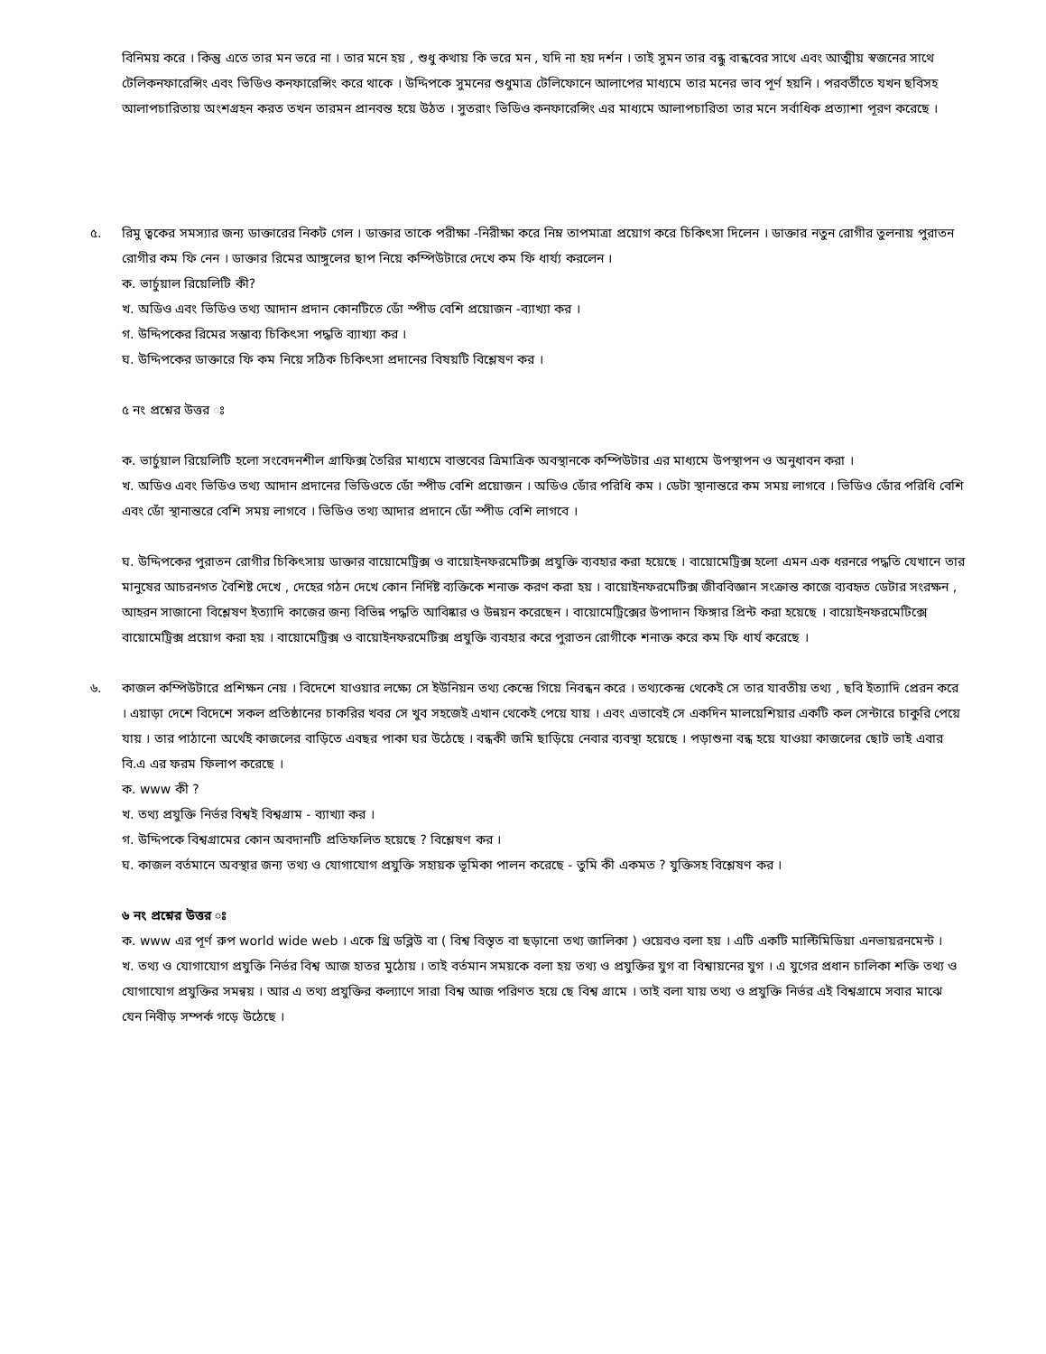বিনিময় করে । কিন্তু এতে তার মন ভরে না । তার মনে হয় , শুধু কথায় কি ভরে মন , যদি না হয় দর্শন । তাই সুমন তার বন্ধু বান্ধবের সাথে এবং আত্মীয় স্বজনের সাথে টেলিকনফারেন্সিং এবং ভিডিও কনফারেন্সিং করে থাকে । উদ্দিপকে সুমনের শুধুমাত্র টেলিফোনে আলাপের মাধ্যমে তার মনের ভাব পূর্ণ হয়নি । পরবর্তীতে যখন ছবিসহ আলাপচারিতায় অংশগ্রহন করত তখন তারমন প্রানবন্ত হয়ে উঠত । সুতরাং ভিডিও কনফারেন্সিং এর মাধ্যমে আলাপচারিতা তার মনে সর্বাধিক প্রত্যাশা পূরণ করেছে ।
৫. রিমু ত্বকের সমস্যার জন্য ডাক্তারের নিকট গেল । ডাক্তার তাকে পরীক্ষা -নিরীক্ষা করে নিম্ন তাপমাত্রা প্রয়োগ করে চিকিৎসা দিলেন । ডাক্তার নতুন রোগীর তুলনায় পুরাতন রোগীর কম ফি নেন । ডাক্তার রিমের আঙ্গুলের ছাপ নিয়ে কম্পিউটারে দেখে কম ফি ধার্য্য করলেন ।
ক. ভার্চুয়াল রিয়েলিটি কী?
খ. অডিও এবং ভিডিও তথ্য আদান প্রদান কোনটিতে ডোঁ স্পীড বেশি প্রয়োজন -ব্যাখ্যা কর ।
গ. উদ্দিপকের রিমের সম্ভাব্য চিকিৎসা পদ্ধতি ব্যাখ্যা কর ।
ঘ. উদ্দিপকের ডাক্তারে ফি কম নিয়ে সঠিক চিকিৎসা প্রদানের বিষয়টি বিশ্লেষণ কর ।
৫ নং প্রশ্নের উত্তর ঃ
ক. ভার্চুয়াল রিয়েলিটি হলো সংবেদনশীল গ্রাফিক্স তৈরির মাধ্যমে বাস্তবের ত্রিমাত্রিক অবস্থানকে কম্পিউটার এর মাধ্যমে উপস্থাপন ও অনুধাবন করা ।
খ. অডিও এবং ভিডিও তথ্য আদান প্রদানের ভিডিওতে ডোঁ স্পীড বেশি প্রয়োজন । অডিও ডোঁর পরিধি কম । ডেটা স্থানান্তরে কম সময় লাগবে । ভিডিও ডোঁর পরিধি বেশি এবং ডোঁ স্থানান্তরে বেশি সময় লাগবে । ভিডিও তথ্য আদার প্রদানে ডোঁ স্পীড বেশি লাগবে ।
ঘ. উদ্দিপকের পুরাতন রোগীর চিকিৎসায় ডাক্তার বায়োমেট্রিক্স ও বায়োইনফরমেটিক্স প্রযুক্তি ব্যবহার করা হয়েছে । বায়োমেট্রিক্স হলো এমন এক ধরনরে পদ্ধতি যেখানে তার মানুষের আচরনগত বৈশিষ্ট দেখে , দেহের গঠন দেখে কোন নির্দিষ্ট ব্যক্তিকে শনাক্ত করণ করা হয় । বায়োইনফরমেটিক্স জীববিজ্ঞান সংক্রান্ত কাজে ব্যবহৃত ডেটার সংরক্ষন , আহরন সাজানো বিশ্লেষণ ইত্যাদি কাজের জন্য বিভিন্ন পদ্ধতি আবিষ্কার ও উন্নয়ন করেছেন । বায়োমেট্রিক্সের উপাদান ফিঙ্গার প্রিন্ট করা হয়েছে । বায়োইনফরমেটিক্সে বায়োমেট্রিক্স প্রয়োগ করা হয় । বায়োমেট্রিক্স ও বায়োইনফরমেটিক্স প্রযুক্তি ব্যবহার করে পুরাতন রোগীকে শনাক্ত করে কম ফি ধার্য করেছে ।
৬. কাজল কম্পিউটারে প্রশিক্ষন নেয় । বিদেশে যাওয়ার লক্ষ্যে সে ইউনিয়ন তথ্য কেন্দ্রে গিয়ে নিবন্ধন করে । তথ্যকেন্দ্র থেকেই সে তার যাবতীয় তথ্য , ছবি ইত্যাদি প্রেরন করে । এয়াড়া দেশে বিদেশে সকল প্রতিষ্ঠানের চাকরির খবর সে খুব সহজেই এখান থেকেই পেয়ে যায় । এবং এভাবেই সে একদিন মালয়েশিয়ার একটি কল সেন্টারে চাকুরি পেয়ে যায় । তার পাঠানো অর্থেই কাজলের বাড়িতে এবছর পাকা ঘর উঠেছে । বন্ধকী জমি ছাড়িয়ে নেবার ব্যবস্থা হয়েছে । পড়াশুনা বন্ধ হয়ে যাওয়া কাজলের ছোট ভাই এবার বি.এ এর ফরম ফিলাপ করেছে ।
ক. www কী ?
খ. তথ্য প্রযুক্তি নির্ভর বিশ্বই বিশ্বগ্রাম - ব্যাখ্যা কর ।
গ. উদ্দিপকে বিশ্বগ্রামের কোন অবদানটি প্রতিফলিত হয়েছে ? বিশ্লেষণ কর ।
ঘ. কাজল বর্তমানে অবস্থার জন্য তথ্য ও যোগাযোগ প্রযুক্তি সহায়ক ভূমিকা পালন করেছে - তুমি কী একমত ? যুক্তিসহ বিশ্লেষণ কর ।
৬ নং প্রশ্নের উত্তর ঃ
ক. www এর পূর্ণ রুপ world wide web । একে থ্রি ডব্লিউ বা ( বিশ্ব বিস্তৃত বা ছড়ানো তথ্য জালিকা ) ওয়েবও বলা হয় । এটি একটি মাল্টিমিডিয়া এনভায়রনমেন্ট ।
খ. তথ্য ও যোগাযোগ প্রযুক্তি নির্ভর বিশ্ব আজ হাতর মুঠোয় । তাই বর্তমান সময়কে বলা হয় তথ্য ও প্রযুক্তির যুগ বা বিশ্বায়নের যুগ । এ যুগের প্রধান চালিকা শক্তি তথ্য ও যোগাযোগ প্রযুক্তির সমন্বয় । আর এ তথ্য প্রযুক্তির কল্যাণে সারা বিশ্ব আজ পরিণত হয়ে ছে বিশ্ব গ্রামে । তাই বলা যায় তথ্য ও প্রযুক্তি নির্ভর এই বিশ্বগ্রামে সবার মাঝে যেন নিবীড় সম্পর্ক গড়ে উঠেছে ।